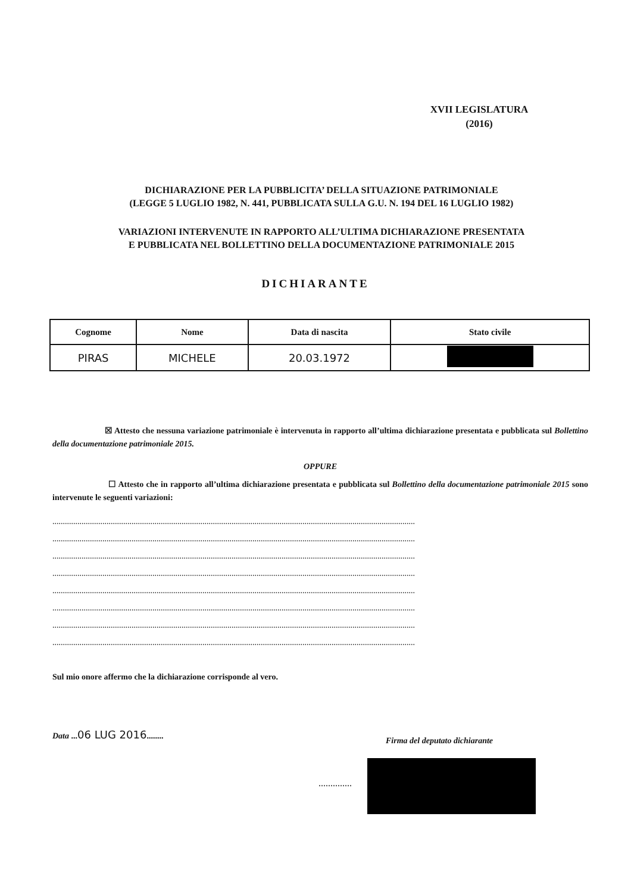XVII LEGISLATURA
(2016)
DICHIARAZIONE PER LA PUBBLICITA’ DELLA SITUAZIONE PATRIMONIALE
(LEGGE 5 LUGLIO 1982, N. 441, PUBBLICATA SULLA G.U. N. 194 DEL 16 LUGLIO 1982)
VARIAZIONI INTERVENUTE IN RAPPORTO ALL’ULTIMA DICHIARAZIONE PRESENTATA
E PUBBLICATA NEL BOLLETTINO DELLA DOCUMENTAZIONE PATRIMONIALE 2015
DICHIARANTE
| Cognome | Nome | Data di nascita | Stato civile |
| --- | --- | --- | --- |
| PIRAS | MICHELE | 20.03.1972 | |
☒ Attesto che nessuna variazione patrimoniale è intervenuta in rapporto all’ultima dichiarazione presentata e pubblicata sul Bollettino della documentazione patrimoniale 2015.
OPPURE
☐ Attesto che in rapporto all’ultima dichiarazione presentata e pubblicata sul Bollettino della documentazione patrimoniale 2015 sono intervenute le seguenti variazioni:
..............................................................................................................................................................................
..............................................................................................................................................................................
..............................................................................................................................................................................
..............................................................................................................................................................................
..............................................................................................................................................................................
..............................................................................................................................................................................
..............................................................................................................................................................................
..............................................................................................................................................................................
Sul mio onore affermo che la dichiarazione corrisponde al vero.
Data ...06 LUG 2016........
Firma del deputato dichiarante
..............